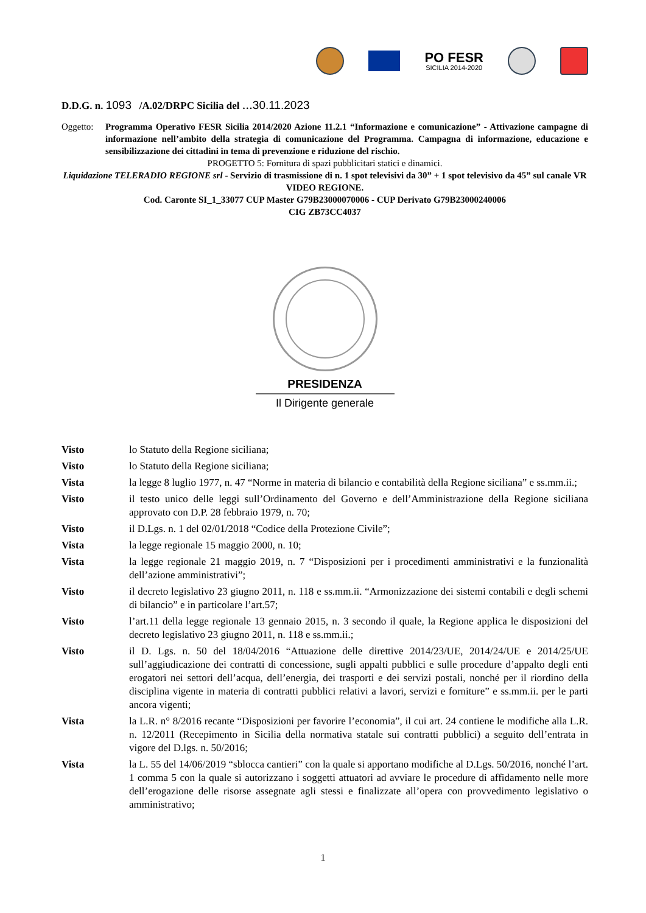PO FESR
SICILIA 2014-2020
D.D.G. n. 1093 /A.02/DRPC Sicilia del …30.11.2023
Oggetto: Programma Operativo FESR Sicilia 2014/2020 Azione 11.2.1 “Informazione e comunicazione” - Attivazione campagne di informazione nell’ambito della strategia di comunicazione del Programma. Campagna di informazione, educazione e sensibilizzazione dei cittadini in tema di prevenzione e riduzione del rischio.
PROGETTO 5: Fornitura di spazi pubblicitari statici e dinamici.
Liquidazione TELERADIO REGIONE srl - Servizio di trasmissione di n. 1 spot televisivi da 30” + 1 spot televisivo da 45” sul canale VR VIDEO REGIONE.
Cod. Caronte SI_1_33077 CUP Master G79B23000070006 - CUP Derivato G79B23000240006
CIG ZB73CC4037
PRESIDENZA
Il Dirigente generale
Visto lo Statuto della Regione siciliana;
Visto lo Statuto della Regione siciliana;
Vista la legge 8 luglio 1977, n. 47 “Norme in materia di bilancio e contabilità della Regione siciliana” e ss.mm.ii.;
Visto il testo unico delle leggi sull’Ordinamento del Governo e dell’Amministrazione della Regione siciliana approvato con D.P. 28 febbraio 1979, n. 70;
Visto il D.Lgs. n. 1 del 02/01/2018 “Codice della Protezione Civile”;
Vista la legge regionale 15 maggio 2000, n. 10;
Vista la legge regionale 21 maggio 2019, n. 7 “Disposizioni per i procedimenti amministrativi e la funzionalità dell’azione amministrativi”;
Visto il decreto legislativo 23 giugno 2011, n. 118 e ss.mm.ii. “Armonizzazione dei sistemi contabili e degli schemi di bilancio” e in particolare l’art.57;
Visto l’art.11 della legge regionale 13 gennaio 2015, n. 3 secondo il quale, la Regione applica le disposizioni del decreto legislativo 23 giugno 2011, n. 118 e ss.mm.ii.;
Visto il D. Lgs. n. 50 del 18/04/2016 “Attuazione delle direttive 2014/23/UE, 2014/24/UE e 2014/25/UE sull’aggiudicazione dei contratti di concessione, sugli appalti pubblici e sulle procedure d’appalto degli enti erogatori nei settori dell’acqua, dell’energia, dei trasporti e dei servizi postali, nonché per il riordino della disciplina vigente in materia di contratti pubblici relativi a lavori, servizi e forniture” e ss.mm.ii. per le parti ancora vigenti;
Vista la L.R. n° 8/2016 recante “Disposizioni per favorire l’economia”, il cui art. 24 contiene le modifiche alla L.R. n. 12/2011 (Recepimento in Sicilia della normativa statale sui contratti pubblici) a seguito dell’entrata in vigore del D.lgs. n. 50/2016;
Vista la L. 55 del 14/06/2019 “sblocca cantieri” con la quale si apportano modifiche al D.Lgs. 50/2016, nonché l’art. 1 comma 5 con la quale si autorizzano i soggetti attuatori ad avviare le procedure di affidamento nelle more dell’erogazione delle risorse assegnate agli stessi e finalizzate all’opera con provvedimento legislativo o amministrativo;
1